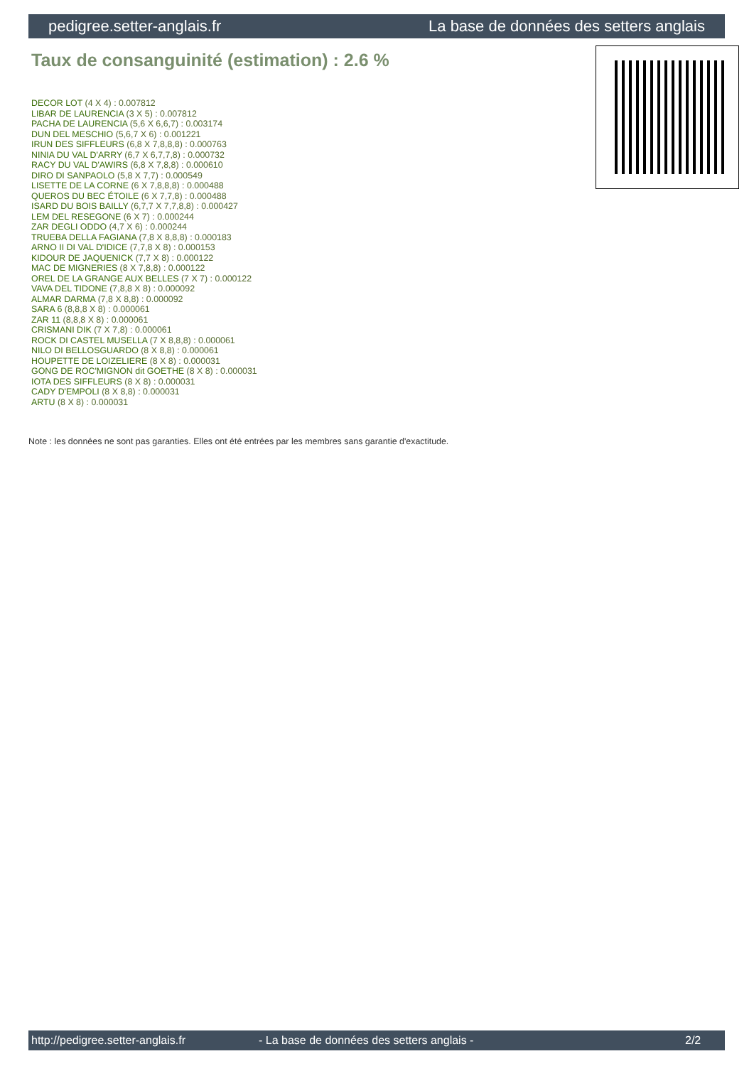pedigree.setter-anglais.fr La base de données des setters anglais
Taux de consanguinité (estimation) : 2.6 %
DECOR LOT (4 X 4) : 0.007812
LIBAR DE LAURENCIA (3 X 5) : 0.007812
PACHA DE LAURENCIA (5,6 X 6,6,7) : 0.003174
DUN DEL MESCHIO (5,6,7 X 6) : 0.001221
IRUN DES SIFFLEURS (6,8 X 7,8,8,8) : 0.000763
NINIA DU VAL D'ARRY (6,7 X 6,7,7,8) : 0.000732
RACY DU VAL D'AWIRS (6,8 X 7,8,8) : 0.000610
DIRO DI SANPAOLO (5,8 X 7,7) : 0.000549
LISETTE DE LA CORNE (6 X 7,8,8,8) : 0.000488
QUEROS DU BEC ÉTOILE (6 X 7,7,8) : 0.000488
ISARD DU BOIS BAILLY (6,7,7 X 7,7,8,8) : 0.000427
LEM DEL RESEGONE (6 X 7) : 0.000244
ZAR DEGLI ODDO (4,7 X 6) : 0.000244
TRUEBA DELLA FAGIANA (7,8 X 8,8,8) : 0.000183
ARNO II DI VAL D'IDICE (7,7,8 X 8) : 0.000153
KIDOUR DE JAQUENICK (7,7 X 8) : 0.000122
MAC DE MIGNERIES (8 X 7,8,8) : 0.000122
OREL DE LA GRANGE AUX BELLES (7 X 7) : 0.000122
VAVA DEL TIDONE (7,8,8 X 8) : 0.000092
ALMAR DARMA (7,8 X 8,8) : 0.000092
SARA 6 (8,8,8 X 8) : 0.000061
ZAR 11 (8,8,8 X 8) : 0.000061
CRISMANI DIK (7 X 7,8) : 0.000061
ROCK DI CASTEL MUSELLA (7 X 8,8,8) : 0.000061
NILO DI BELLOSGUARDO (8 X 8,8) : 0.000061
HOUPETTE DE LOIZELIERE (8 X 8) : 0.000031
GONG DE ROC'MIGNON dit GOETHE (8 X 8) : 0.000031
IOTA DES SIFFLEURS (8 X 8) : 0.000031
CADY D'EMPOLI (8 X 8,8) : 0.000031
ARTU (8 X 8) : 0.000031
Note : les données ne sont pas garanties. Elles ont été entrées par les membres sans garantie d'exactitude.
http://pedigree.setter-anglais.fr - La base de données des setters anglais - 2/2